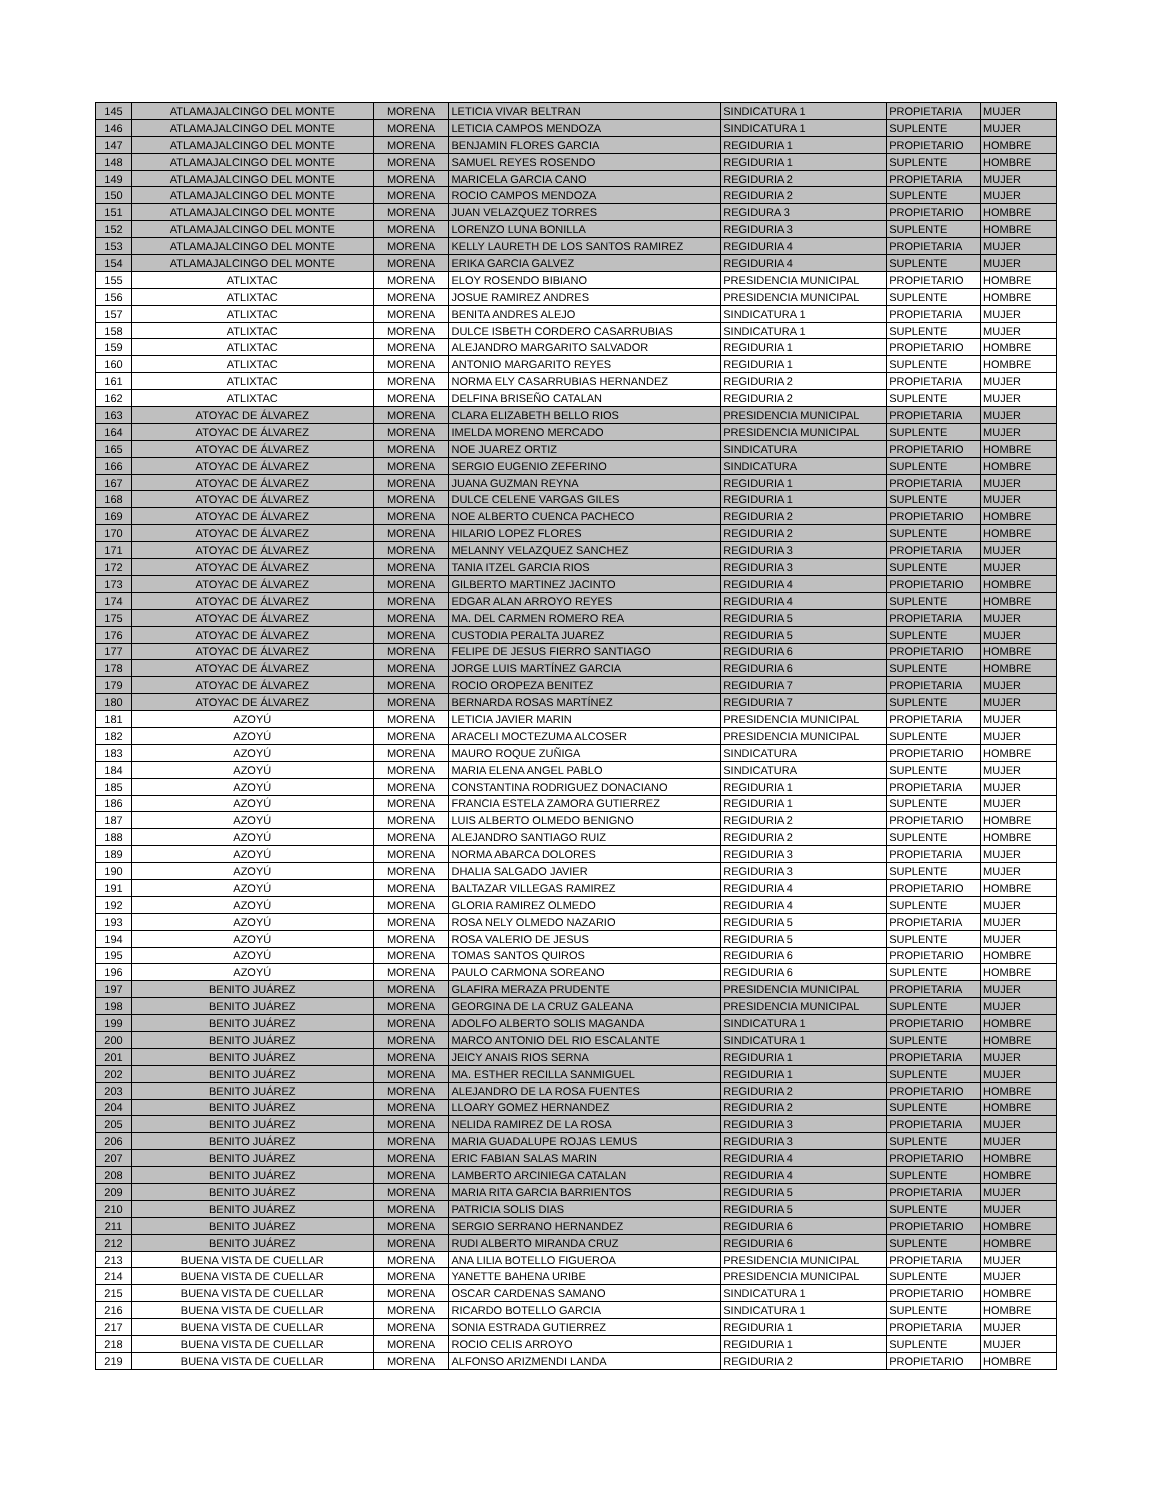| 145 | ATLAMAJALCINGO DEL MONTE | MORENA | LETICIA VIVAR BELTRAN | SINDICATURA 1 | PROPIETARIA | MUJER |
| 146 | ATLAMAJALCINGO DEL MONTE | MORENA | LETICIA CAMPOS MENDOZA | SINDICATURA 1 | SUPLENTE | MUJER |
| 147 | ATLAMAJALCINGO DEL MONTE | MORENA | BENJAMIN FLORES GARCIA | REGIDURIA 1 | PROPIETARIO | HOMBRE |
| 148 | ATLAMAJALCINGO DEL MONTE | MORENA | SAMUEL REYES ROSENDO | REGIDURIA 1 | SUPLENTE | HOMBRE |
| 149 | ATLAMAJALCINGO DEL MONTE | MORENA | MARICELA GARCIA CANO | REGIDURIA 2 | PROPIETARIA | MUJER |
| 150 | ATLAMAJALCINGO DEL MONTE | MORENA | ROCIO CAMPOS MENDOZA | REGIDURIA 2 | SUPLENTE | MUJER |
| 151 | ATLAMAJALCINGO DEL MONTE | MORENA | JUAN VELAZQUEZ TORRES | REGIDURA 3 | PROPIETARIO | HOMBRE |
| 152 | ATLAMAJALCINGO DEL MONTE | MORENA | LORENZO LUNA BONILLA | REGIDURIA 3 | SUPLENTE | HOMBRE |
| 153 | ATLAMAJALCINGO DEL MONTE | MORENA | KELLY LAURETH DE LOS SANTOS RAMIREZ | REGIDURIA 4 | PROPIETARIA | MUJER |
| 154 | ATLAMAJALCINGO DEL MONTE | MORENA | ERIKA GARCIA GALVEZ | REGIDURIA 4 | SUPLENTE | MUJER |
| 155 | ATLIXTAC | MORENA | ELOY ROSENDO BIBIANO | PRESIDENCIA MUNICIPAL | PROPIETARIO | HOMBRE |
| 156 | ATLIXTAC | MORENA | JOSUE RAMIREZ ANDRES | PRESIDENCIA MUNICIPAL | SUPLENTE | HOMBRE |
| 157 | ATLIXTAC | MORENA | BENITA ANDRES ALEJO | SINDICATURA 1 | PROPIETARIA | MUJER |
| 158 | ATLIXTAC | MORENA | DULCE ISBETH CORDERO CASARRUBIAS | SINDICATURA 1 | SUPLENTE | MUJER |
| 159 | ATLIXTAC | MORENA | ALEJANDRO MARGARITO SALVADOR | REGIDURIA 1 | PROPIETARIO | HOMBRE |
| 160 | ATLIXTAC | MORENA | ANTONIO MARGARITO REYES | REGIDURIA 1 | SUPLENTE | HOMBRE |
| 161 | ATLIXTAC | MORENA | NORMA ELY CASARRUBIAS HERNANDEZ | REGIDURIA 2 | PROPIETARIA | MUJER |
| 162 | ATLIXTAC | MORENA | DELFINA BRISEÑO CATALAN | REGIDURIA 2 | SUPLENTE | MUJER |
| 163 | ATOYAC DE ÁLVAREZ | MORENA | CLARA ELIZABETH BELLO RIOS | PRESIDENCIA MUNICIPAL | PROPIETARIA | MUJER |
| 164 | ATOYAC DE ÁLVAREZ | MORENA | IMELDA MORENO MERCADO | PRESIDENCIA MUNICIPAL | SUPLENTE | MUJER |
| 165 | ATOYAC DE ÁLVAREZ | MORENA | NOE JUAREZ ORTIZ | SINDICATURA | PROPIETARIO | HOMBRE |
| 166 | ATOYAC DE ÁLVAREZ | MORENA | SERGIO EUGENIO ZEFERINO | SINDICATURA | SUPLENTE | HOMBRE |
| 167 | ATOYAC DE ÁLVAREZ | MORENA | JUANA GUZMAN REYNA | REGIDURIA 1 | PROPIETARIA | MUJER |
| 168 | ATOYAC DE ÁLVAREZ | MORENA | DULCE CELENE VARGAS GILES | REGIDURIA 1 | SUPLENTE | MUJER |
| 169 | ATOYAC DE ÁLVAREZ | MORENA | NOE ALBERTO CUENCA PACHECO | REGIDURIA 2 | PROPIETARIO | HOMBRE |
| 170 | ATOYAC DE ÁLVAREZ | MORENA | HILARIO LOPEZ FLORES | REGIDURIA 2 | SUPLENTE | HOMBRE |
| 171 | ATOYAC DE ÁLVAREZ | MORENA | MELANNY VELAZQUEZ SANCHEZ | REGIDURIA 3 | PROPIETARIA | MUJER |
| 172 | ATOYAC DE ÁLVAREZ | MORENA | TANIA ITZEL GARCIA RIOS | REGIDURIA 3 | SUPLENTE | MUJER |
| 173 | ATOYAC DE ÁLVAREZ | MORENA | GILBERTO MARTINEZ JACINTO | REGIDURIA 4 | PROPIETARIO | HOMBRE |
| 174 | ATOYAC DE ÁLVAREZ | MORENA | EDGAR ALAN ARROYO REYES | REGIDURIA 4 | SUPLENTE | HOMBRE |
| 175 | ATOYAC DE ÁLVAREZ | MORENA | MA. DEL CARMEN ROMERO REA | REGIDURIA 5 | PROPIETARIA | MUJER |
| 176 | ATOYAC DE ÁLVAREZ | MORENA | CUSTODIA PERALTA JUAREZ | REGIDURIA 5 | SUPLENTE | MUJER |
| 177 | ATOYAC DE ÁLVAREZ | MORENA | FELIPE DE JESUS FIERRO SANTIAGO | REGIDURIA 6 | PROPIETARIO | HOMBRE |
| 178 | ATOYAC DE ÁLVAREZ | MORENA | JORGE LUIS MARTÍNEZ GARCIA | REGIDURIA 6 | SUPLENTE | HOMBRE |
| 179 | ATOYAC DE ÁLVAREZ | MORENA | ROCIO OROPEZA BENITEZ | REGIDURIA 7 | PROPIETARIA | MUJER |
| 180 | ATOYAC DE ÁLVAREZ | MORENA | BERNARDA ROSAS MARTÍNEZ | REGIDURIA 7 | SUPLENTE | MUJER |
| 181 | AZOYÚ | MORENA | LETICIA JAVIER MARIN | PRESIDENCIA MUNICIPAL | PROPIETARIA | MUJER |
| 182 | AZOYÚ | MORENA | ARACELI MOCTEZUMA ALCOSER | PRESIDENCIA MUNICIPAL | SUPLENTE | MUJER |
| 183 | AZOYÚ | MORENA | MAURO ROQUE ZUÑIGA | SINDICATURA | PROPIETARIO | HOMBRE |
| 184 | AZOYÚ | MORENA | MARIA ELENA ANGEL PABLO | SINDICATURA | SUPLENTE | MUJER |
| 185 | AZOYÚ | MORENA | CONSTANTINA RODRIGUEZ DONACIANO | REGIDURIA 1 | PROPIETARIA | MUJER |
| 186 | AZOYÚ | MORENA | FRANCIA ESTELA ZAMORA GUTIERREZ | REGIDURIA 1 | SUPLENTE | MUJER |
| 187 | AZOYÚ | MORENA | LUIS ALBERTO OLMEDO BENIGNO | REGIDURIA 2 | PROPIETARIO | HOMBRE |
| 188 | AZOYÚ | MORENA | ALEJANDRO SANTIAGO RUIZ | REGIDURIA 2 | SUPLENTE | HOMBRE |
| 189 | AZOYÚ | MORENA | NORMA ABARCA DOLORES | REGIDURIA 3 | PROPIETARIA | MUJER |
| 190 | AZOYÚ | MORENA | DHALIA SALGADO JAVIER | REGIDURIA 3 | SUPLENTE | MUJER |
| 191 | AZOYÚ | MORENA | BALTAZAR VILLEGAS RAMIREZ | REGIDURIA 4 | PROPIETARIO | HOMBRE |
| 192 | AZOYÚ | MORENA | GLORIA RAMIREZ OLMEDO | REGIDURIA 4 | SUPLENTE | MUJER |
| 193 | AZOYÚ | MORENA | ROSA NELY OLMEDO NAZARIO | REGIDURIA 5 | PROPIETARIA | MUJER |
| 194 | AZOYÚ | MORENA | ROSA VALERIO DE JESUS | REGIDURIA 5 | SUPLENTE | MUJER |
| 195 | AZOYÚ | MORENA | TOMAS SANTOS QUIROS | REGIDURIA 6 | PROPIETARIO | HOMBRE |
| 196 | AZOYÚ | MORENA | PAULO CARMONA SOREANO | REGIDURIA 6 | SUPLENTE | HOMBRE |
| 197 | BENITO JUÁREZ | MORENA | GLAFIRA MERAZA PRUDENTE | PRESIDENCIA MUNICIPAL | PROPIETARIA | MUJER |
| 198 | BENITO JUÁREZ | MORENA | GEORGINA DE LA CRUZ GALEANA | PRESIDENCIA MUNICIPAL | SUPLENTE | MUJER |
| 199 | BENITO JUÁREZ | MORENA | ADOLFO ALBERTO SOLIS MAGANDA | SINDICATURA 1 | PROPIETARIO | HOMBRE |
| 200 | BENITO JUÁREZ | MORENA | MARCO ANTONIO DEL RIO ESCALANTE | SINDICATURA 1 | SUPLENTE | HOMBRE |
| 201 | BENITO JUÁREZ | MORENA | JEICY ANAIS RIOS SERNA | REGIDURIA 1 | PROPIETARIA | MUJER |
| 202 | BENITO JUÁREZ | MORENA | MA. ESTHER RECILLA SANMIGUEL | REGIDURIA 1 | SUPLENTE | MUJER |
| 203 | BENITO JUÁREZ | MORENA | ALEJANDRO DE LA ROSA FUENTES | REGIDURIA 2 | PROPIETARIO | HOMBRE |
| 204 | BENITO JUÁREZ | MORENA | LLOARY GOMEZ HERNANDEZ | REGIDURIA 2 | SUPLENTE | HOMBRE |
| 205 | BENITO JUÁREZ | MORENA | NELIDA RAMIREZ DE LA ROSA | REGIDURIA 3 | PROPIETARIA | MUJER |
| 206 | BENITO JUÁREZ | MORENA | MARIA GUADALUPE ROJAS LEMUS | REGIDURIA 3 | SUPLENTE | MUJER |
| 207 | BENITO JUÁREZ | MORENA | ERIC FABIAN SALAS MARIN | REGIDURIA 4 | PROPIETARIO | HOMBRE |
| 208 | BENITO JUÁREZ | MORENA | LAMBERTO ARCINIEGA CATALAN | REGIDURIA 4 | SUPLENTE | HOMBRE |
| 209 | BENITO JUÁREZ | MORENA | MARIA RITA GARCIA BARRIENTOS | REGIDURIA 5 | PROPIETARIA | MUJER |
| 210 | BENITO JUÁREZ | MORENA | PATRICIA SOLIS DIAS | REGIDURIA 5 | SUPLENTE | MUJER |
| 211 | BENITO JUÁREZ | MORENA | SERGIO SERRANO HERNANDEZ | REGIDURIA 6 | PROPIETARIO | HOMBRE |
| 212 | BENITO JUÁREZ | MORENA | RUDI ALBERTO MIRANDA CRUZ | REGIDURIA 6 | SUPLENTE | HOMBRE |
| 213 | BUENA VISTA DE CUELLAR | MORENA | ANA LILIA BOTELLO FIGUEROA | PRESIDENCIA MUNICIPAL | PROPIETARIA | MUJER |
| 214 | BUENA VISTA DE CUELLAR | MORENA | YANETTE BAHENA URIBE | PRESIDENCIA MUNICIPAL | SUPLENTE | MUJER |
| 215 | BUENA VISTA DE CUELLAR | MORENA | OSCAR CARDENAS SAMANO | SINDICATURA 1 | PROPIETARIO | HOMBRE |
| 216 | BUENA VISTA DE CUELLAR | MORENA | RICARDO BOTELLO GARCIA | SINDICATURA 1 | SUPLENTE | HOMBRE |
| 217 | BUENA VISTA DE CUELLAR | MORENA | SONIA ESTRADA GUTIERREZ | REGIDURIA 1 | PROPIETARIA | MUJER |
| 218 | BUENA VISTA DE CUELLAR | MORENA | ROCIO CELIS ARROYO | REGIDURIA 1 | SUPLENTE | MUJER |
| 219 | BUENA VISTA DE CUELLAR | MORENA | ALFONSO ARIZMENDI LANDA | REGIDURIA 2 | PROPIETARIO | HOMBRE |